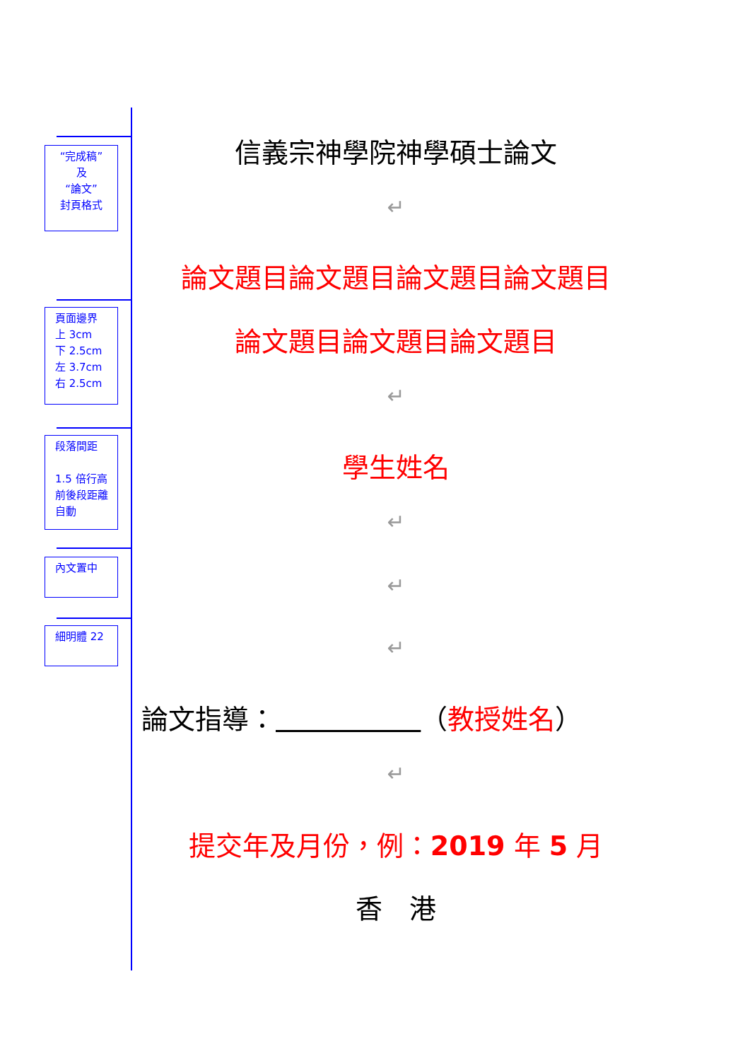“完成稿”
及
“論文”
封頁格式
頁面邊界
上 3cm
下 2.5cm
左 3.7cm
右 2.5cm
段落間距
1.5 倍行高
前後段距離
自動
內文置中
細明體 22
信義宗神學院神學碩士論文
↵
論文題目論文題目論文題目論文題目
論文題目論文題目論文題目
↵
學生姓名
↵
↵
↵
論文指導： （教授姓名）
↵
提交年及月份，例：2019 年 5 月
香　港